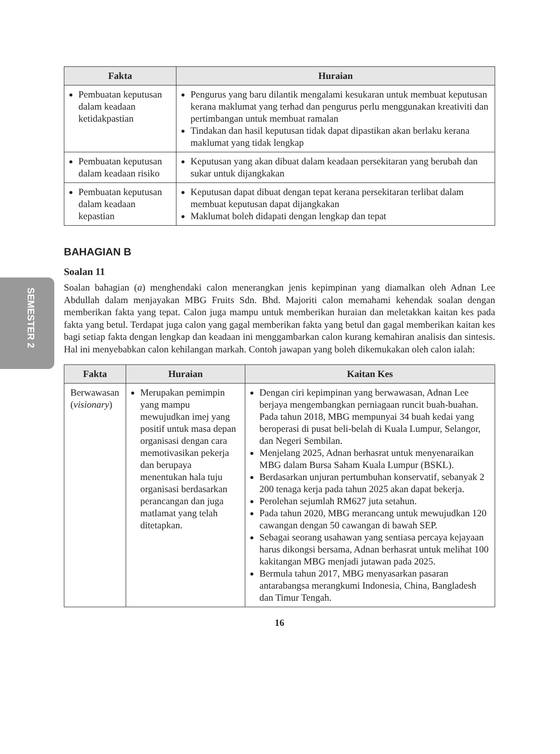SEMESTER 2
| Fakta | Huraian |
| --- | --- |
| Pembuatan keputusan dalam keadaan ketidakpastian | Pengurus yang baru dilantik mengalami kesukaran untuk membuat keputusan kerana maklumat yang terhad dan pengurus perlu menggunakan kreativiti dan pertimbangan untuk membuat ramalan Tindakan dan hasil keputusan tidak dapat dipastikan akan berlaku kerana maklumat yang tidak lengkap |
| Pembuatan keputusan dalam keadaan risiko | Keputusan yang akan dibuat dalam keadaan persekitaran yang berubah dan sukar untuk dijangkakan |
| Pembuatan keputusan dalam keadaan kepastian | Keputusan dapat dibuat dengan tepat kerana persekitaran terlibat dalam membuat keputusan dapat dijangkakan Maklumat boleh didapati dengan lengkap dan tepat |
BAHAGIAN B
Soalan 11
Soalan bahagian (a) menghendaki calon menerangkan jenis kepimpinan yang diamalkan oleh Adnan Lee Abdullah dalam menjayakan MBG Fruits Sdn. Bhd. Majoriti calon memahami kehendak soalan dengan memberikan fakta yang tepat. Calon juga mampu untuk memberikan huraian dan meletakkan kaitan kes pada fakta yang betul. Terdapat juga calon yang gagal memberikan fakta yang betul dan gagal memberikan kaitan kes bagi setiap fakta dengan lengkap dan keadaan ini menggambarkan calon kurang kemahiran analisis dan sintesis. Hal ini menyebabkan calon kehilangan markah. Contoh jawapan yang boleh dikemukakan oleh calon ialah:
| Fakta | Huraian | Kaitan Kes |
| --- | --- | --- |
| Berwawasan ( visionary ) | Merupakan pemimpin yang mampu mewujudkan imej yang positif untuk masa depan organisasi dengan cara memotivasikan pekerja dan berupaya menentukan hala tuju organisasi berdasarkan perancangan dan juga matlamat yang telah ditetapkan. | Dengan ciri kepimpinan yang berwawasan, Adnan Lee berjaya mengembangkan perniagaan runcit buah-buahan. Pada tahun 2018, MBG mempunyai 34 buah kedai yang beroperasi di pusat beli-belah di Kuala Lumpur, Selangor, dan Negeri Sembilan. Menjelang 2025, Adnan berhasrat untuk menyenaraikan MBG dalam Bursa Saham Kuala Lumpur (BSKL). Berdasarkan unjuran pertumbuhan konservatif, sebanyak 2 200 tenaga kerja pada tahun 2025 akan dapat bekerja. Perolehan sejumlah RM627 juta setahun. Pada tahun 2020, MBG merancang untuk mewujudkan 120 cawangan dengan 50 cawangan di bawah SEP. Sebagai seorang usahawan yang sentiasa percaya kejayaan harus dikongsi bersama, Adnan berhasrat untuk melihat 100 kakitangan MBG menjadi jutawan pada 2025. Bermula tahun 2017, MBG menyasarkan pasaran antarabangsa merangkumi Indonesia, China, Bangladesh dan Timur Tengah. |
16